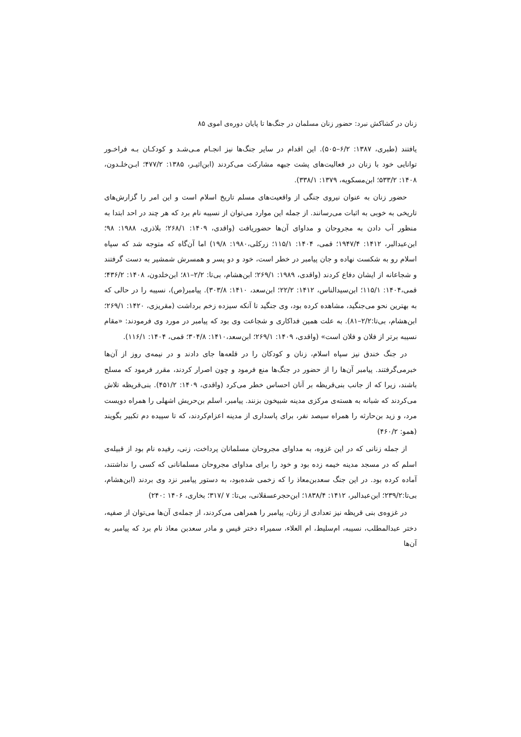زنان در کشاکش نبرد: حضور زنان مسلمان در جنگ‌ها تا پایان دوره‌ی اموی ۸۵
یافتند (طبری، ۱۳۸۷: ۶/۲–۵۰۵). این اقدام در سایر جنگ‌ها نیز انجـام مـی‌شـد و کودکـان بـه فراخـور توانایی خود با زنان در فعالیت‌های پشت جبهه مشارکت می‌کردند (ابن‌اثیـر، ۱۳۸۵: ۴۷۷/۲؛ ابـن‌خلـدون، ۱۴۰۸: ۵۳۳/۲؛ ابن‌مسکویه، ۱۳۷۹: ۳۳۸/۱).
حضور زنان به عنوان نیروی جنگی از واقعیت‌های مسلم تاریخ اسلام است و این امر را گزارش‌های تاریخی به خوبی به اثبات می‌رسانند. از جمله این موارد می‌توان از نسیبه نام برد که هر چند در احد ابتدا به منظور آب دادن به مجروحان و مداوای آن‌ها حضوریافت (واقدی، ۱۴۰۹: ۲۶۸/۱؛ بلاذری، ۱۹۸۸: ۹۸؛ ابن‌عبدالبر، ۱۴۱۲: ۱۹۴۷/۴؛ قمی، ۱۴۰۴: ۱۱۵/۱؛ زرکلی،۱۹۸۰: ۱۹/۸) اما آن‌گاه که متوجه شد که سپاه اسلام رو به شکست نهاده و جان پیامبر در خطر است، خود و دو پسر و همسرش شمشیر به دست گرفتند و شجاعانه از ایشان دفاع کردند (واقدی، ۱۹۸۹: ۲۶۹/۱؛ ابن‌هشام، بی‌تا: ۲/۲–۸۱؛ ابن‌خلدون، ۱۴۰۸: ۴۳۶/۲؛ قمی،۱۴۰۴: ۱۱۵/۱؛ ابن‌سیدالناس، ۱۴۱۲: ۲۲/۲؛ ابن‌سعد، ۱۴۱۰: ۳۰۳/۸). پیامبر(ص)، نسیبه را در حالی که به بهترین نحو می‌جنگید، مشاهده کرده بود، وی جنگید تا آنکه سیزده زخم برداشت (مقریزی، ۱۴۲۰: ۲۶۹/۱؛ ابن‌هشام، بی‌تا:۲/۲–۸۱). به علت همین فداکاری و شجاعت وی بود که پیامبر در مورد وی فرمودند: «مقام نسیبه برتر از فلان و فلان است» (واقدی، ۱۴۰۹: ۲۶۹/۱؛ ابن‌سعد،۱۴۱۰: ۳۰۴/۸؛ قمی، ۱۴۰۴: ۱۱۶/۱).
در جنگ خندق نیز سپاه اسلام، زنان و کودکان را در قلعه‌ها جای دادند و در نیمه‌ی روز از آن‌ها خبرمی‌گرفتند. پیامبر آن‌ها را از حضور در جنگ‌ها منع فرمود و چون اصرار کردند، مقرر فرمود که مسلح باشند، زیرا که از جانب بنی‌قریظه بر آنان احساس خطر می‌کرد (واقدی، ۱۴۰۹: ۴۵۱/۲). بنی‌قریظه تلاش می‌کردند که شبانه به هسته‌ی مرکزی مدینه شبیخون بزنند. پیامبر، اسلم بن‌حریش اشهلی را همراه دویست مرد، و زید بن‌حارثه را همراه سیصد نفر، برای پاسداری از مدینه اعزام‌کردند، که تا سپیده دم تکبیر بگویند (همو: ۴۶۰/۲)
از جمله زنانی که در این غزوه، به مداوای مجروحان مسلمانان پرداخت، زنی، رفیده نام بود از قبیله‌ی اسلم که در مسجد مدینه خیمه زده بود و خود را برای مداوای مجروحان مسلمانانی که کسی را نداشتند، آماده کرده بود. در این جنگ سعدبن‌معاذ را که زخمی شده‌بود، به دستور پیامبر نزد وی بردند (ابن‌هشام، بی‌تا:۲۳۹/۲؛ ابن‌عبدالبر، ۱۴۱۲: ۱۸۳۸/۴؛ ابن‌حجرعسقلانی، بی‌تا: ۷ /۳۱۷؛ بخاری، ۱۴۰۶ :۲۴۰)
در غزوه‌ی بنی قریظه نیز تعدادی از زنان، پیامبر را همراهی می‌کردند، از جمله‌ی آن‌ها می‌توان از صفیه، دختر عبدالمطلب، نسیبه، ام‌سلیط، ام العلاء، سمیراء دختر قیس و مادر سعدبن معاذ نام برد که پیامبر به آن‌ها